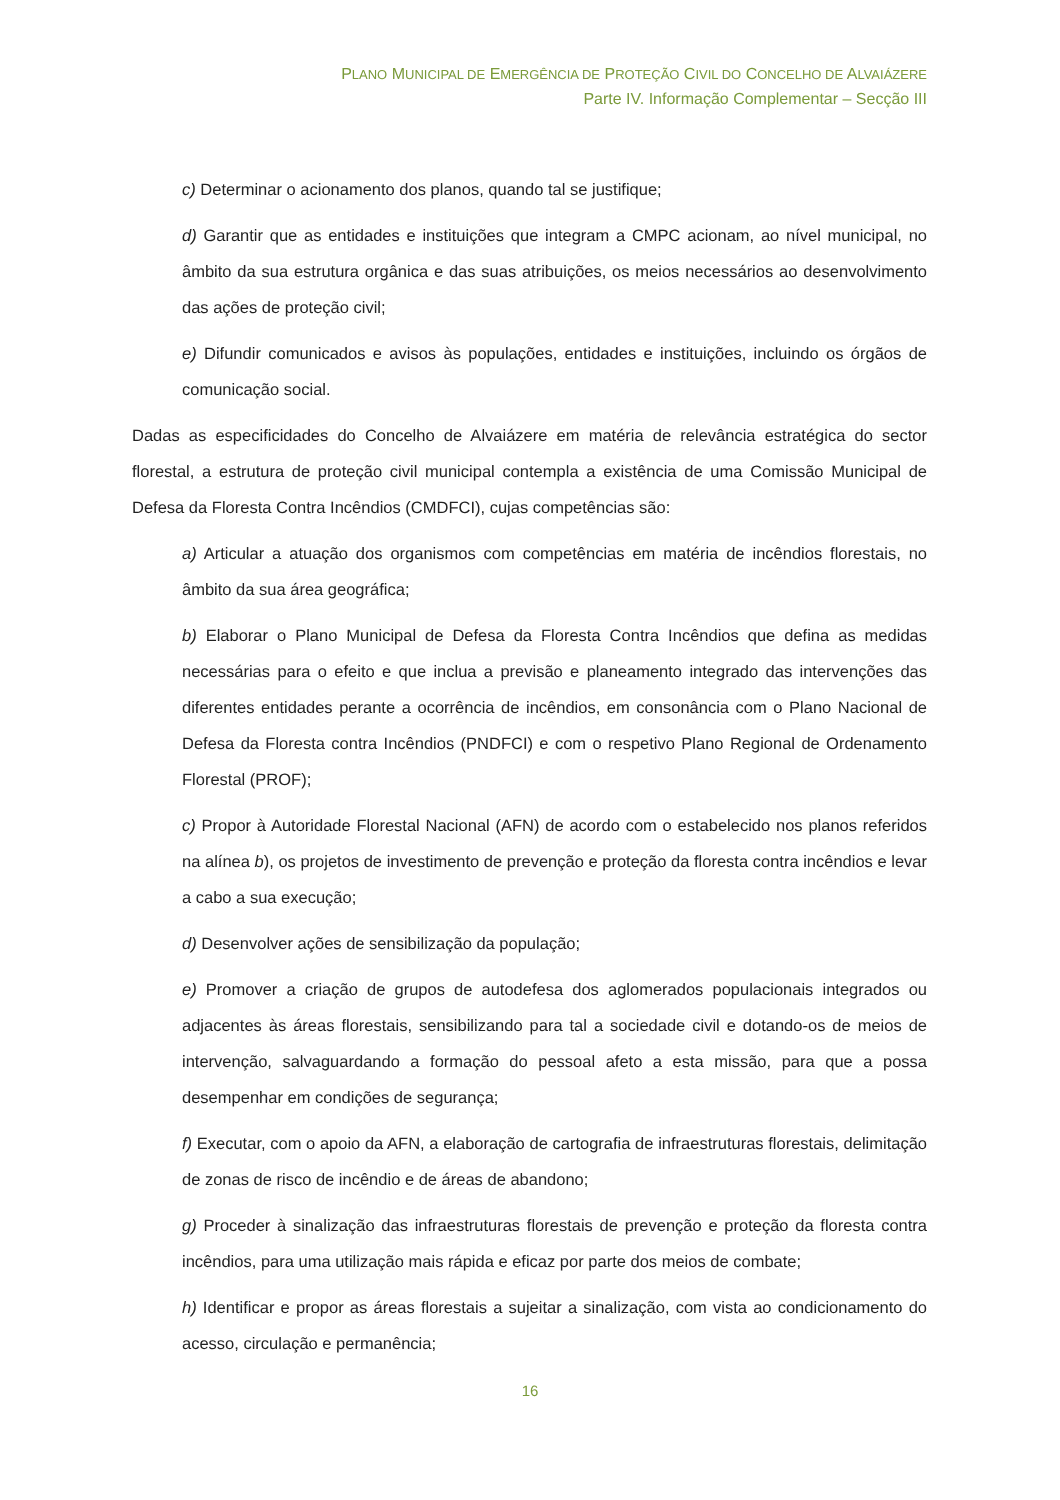PLANO MUNICIPAL DE EMERGÊNCIA DE PROTEÇÃO CIVIL DO CONCELHO DE ALVAIÁZERE
Parte IV. Informação Complementar – Secção III
c) Determinar o acionamento dos planos, quando tal se justifique;
d) Garantir que as entidades e instituições que integram a CMPC acionam, ao nível municipal, no âmbito da sua estrutura orgânica e das suas atribuições, os meios necessários ao desenvolvimento das ações de proteção civil;
e) Difundir comunicados e avisos às populações, entidades e instituições, incluindo os órgãos de comunicação social.
Dadas as especificidades do Concelho de Alvaiázere em matéria de relevância estratégica do sector florestal, a estrutura de proteção civil municipal contempla a existência de uma Comissão Municipal de Defesa da Floresta Contra Incêndios (CMDFCI), cujas competências são:
a) Articular a atuação dos organismos com competências em matéria de incêndios florestais, no âmbito da sua área geográfica;
b) Elaborar o Plano Municipal de Defesa da Floresta Contra Incêndios que defina as medidas necessárias para o efeito e que inclua a previsão e planeamento integrado das intervenções das diferentes entidades perante a ocorrência de incêndios, em consonância com o Plano Nacional de Defesa da Floresta contra Incêndios (PNDFCI) e com o respetivo Plano Regional de Ordenamento Florestal (PROF);
c) Propor à Autoridade Florestal Nacional (AFN) de acordo com o estabelecido nos planos referidos na alínea b), os projetos de investimento de prevenção e proteção da floresta contra incêndios e levar a cabo a sua execução;
d) Desenvolver ações de sensibilização da população;
e) Promover a criação de grupos de autodefesa dos aglomerados populacionais integrados ou adjacentes às áreas florestais, sensibilizando para tal a sociedade civil e dotando-os de meios de intervenção, salvaguardando a formação do pessoal afeto a esta missão, para que a possa desempenhar em condições de segurança;
f) Executar, com o apoio da AFN, a elaboração de cartografia de infraestruturas florestais, delimitação de zonas de risco de incêndio e de áreas de abandono;
g) Proceder à sinalização das infraestruturas florestais de prevenção e proteção da floresta contra incêndios, para uma utilização mais rápida e eficaz por parte dos meios de combate;
h) Identificar e propor as áreas florestais a sujeitar a sinalização, com vista ao condicionamento do acesso, circulação e permanência;
16